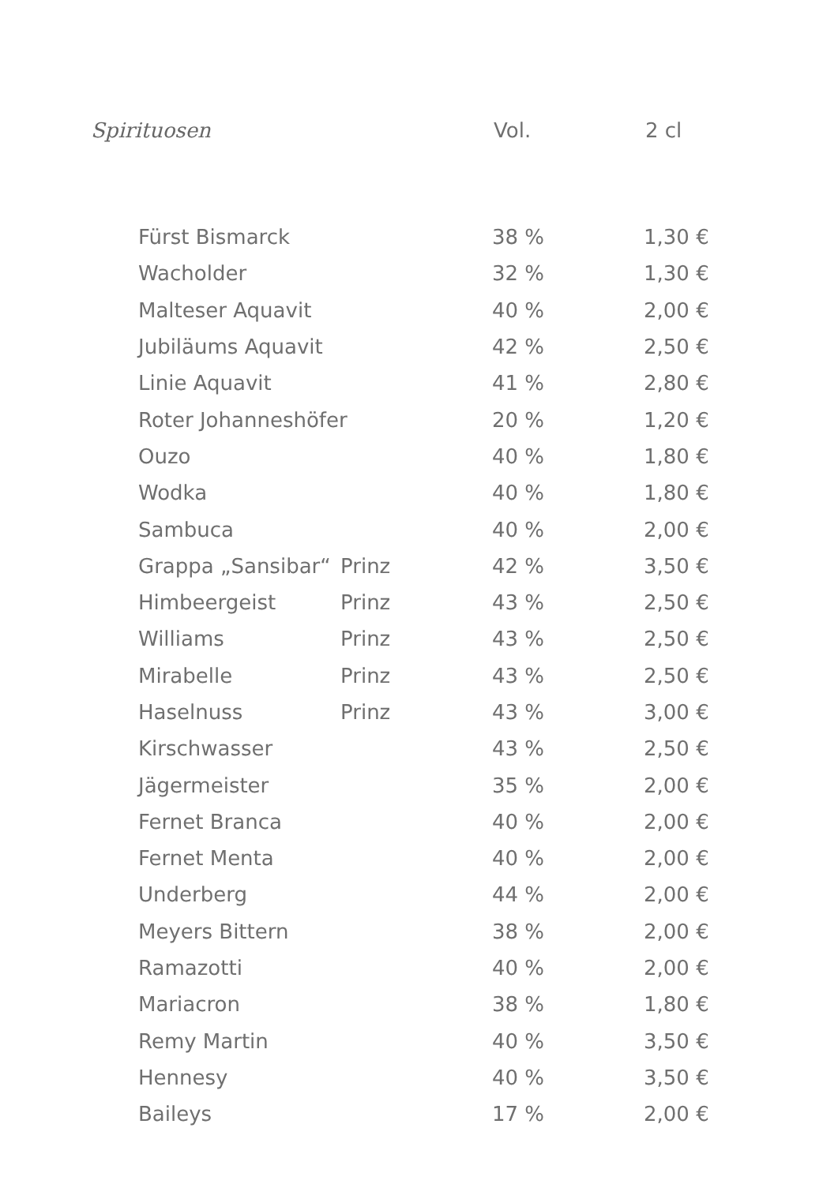| Spirituosen | Vol. | 2 cl |
| Fürst Bismarck | | 38 % | 1,30 € |
| Wacholder | | 32 % | 1,30 € |
| Malteser Aquavit | | 40 % | 2,00 € |
| Jubiläums Aquavit | | 42 % | 2,50 € |
| Linie Aquavit | | 41 % | 2,80 € |
| Roter Johanneshöfer | | 20 % | 1,20 € |
| Ouzo | | 40 % | 1,80 € |
| Wodka | | 40 % | 1,80 € |
| Sambuca | | 40 % | 2,00 € |
| Grappa „Sansibar“ | Prinz | 42 % | 3,50 € |
| Himbeergeist | Prinz | 43 % | 2,50 € |
| Williams | Prinz | 43 % | 2,50 € |
| Mirabelle | Prinz | 43 % | 2,50 € |
| Haselnuss | Prinz | 43 % | 3,00 € |
| Kirschwasser | | 43 % | 2,50 € |
| Jägermeister | | 35 % | 2,00 € |
| Fernet Branca | | 40 % | 2,00 € |
| Fernet Menta | | 40 % | 2,00 € |
| Underberg | | 44 % | 2,00 € |
| Meyers Bittern | | 38 % | 2,00 € |
| Ramazotti | | 40 % | 2,00 € |
| Mariacron | | 38 % | 1,80 € |
| Remy Martin | | 40 % | 3,50 € |
| Hennesy | | 40 % | 3,50 € |
| Baileys | | 17 % | 2,00 € |